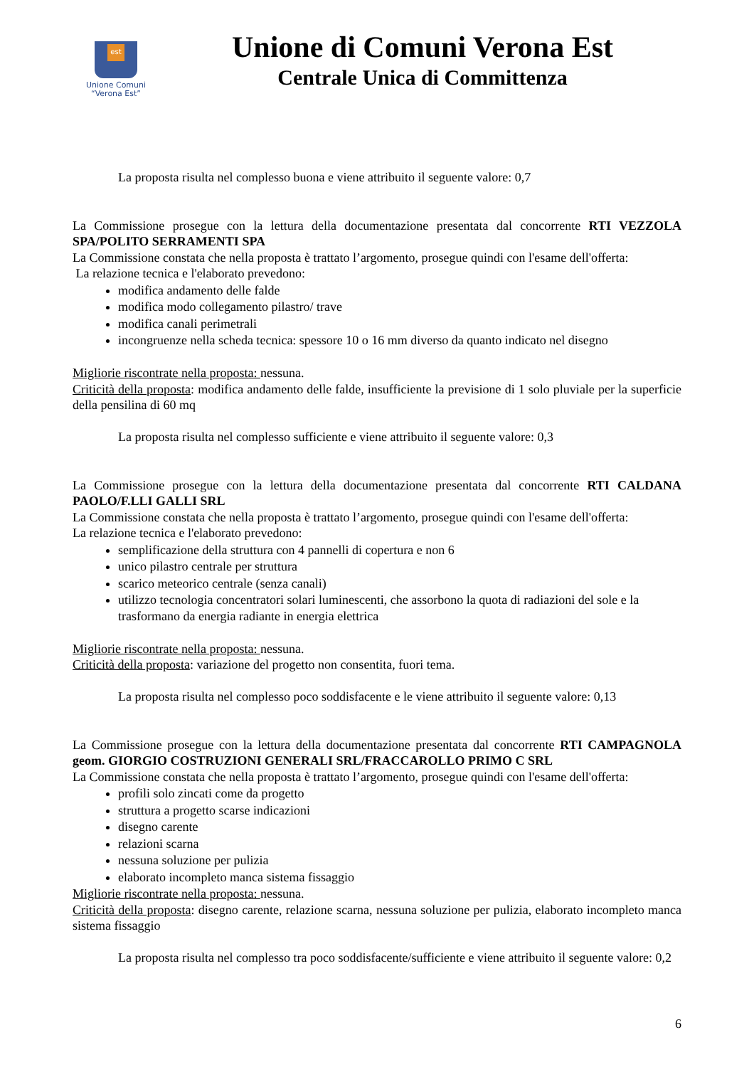est
Unione Comuni
“Verona Est”
Unione di Comuni Verona Est
Centrale Unica di Committenza
La proposta risulta nel complesso buona e viene attribuito il seguente valore: 0,7
La Commissione prosegue con la lettura della documentazione presentata dal concorrente RTI VEZZOLA SPA/POLITO SERRAMENTI SPA
La Commissione constata che nella proposta è trattato l’argomento, prosegue quindi con l'esame dell'offerta:
La relazione tecnica e l'elaborato prevedono:
modifica andamento delle falde
modifica modo collegamento pilastro/ trave
modifica canali perimetrali
incongruenze nella scheda tecnica: spessore 10 o 16 mm diverso da quanto indicato nel disegno
Migliorie riscontrate nella proposta: nessuna.
Criticità della proposta: modifica andamento delle falde, insufficiente la previsione di 1 solo pluviale per la superficie della pensilina di 60 mq
La proposta risulta nel complesso sufficiente e viene attribuito il seguente valore: 0,3
La Commissione prosegue con la lettura della documentazione presentata dal concorrente RTI CALDANA PAOLO/F.LLI GALLI SRL
La Commissione constata che nella proposta è trattato l’argomento, prosegue quindi con l'esame dell'offerta:
La relazione tecnica e l'elaborato prevedono:
semplificazione della struttura con 4 pannelli di copertura e non 6
unico pilastro centrale per struttura
scarico meteorico centrale (senza canali)
utilizzo tecnologia concentratori solari luminescenti, che assorbono la quota di radiazioni del sole e la trasformano da energia radiante in energia elettrica
Migliorie riscontrate nella proposta: nessuna.
Criticità della proposta: variazione del progetto non consentita, fuori tema.
La proposta risulta nel complesso poco soddisfacente e le viene attribuito il seguente valore: 0,13
La Commissione prosegue con la lettura della documentazione presentata dal concorrente RTI CAMPAGNOLA geom. GIORGIO COSTRUZIONI GENERALI SRL/FRACCAROLLO PRIMO C SRL
La Commissione constata che nella proposta è trattato l’argomento, prosegue quindi con l'esame dell'offerta:
profili solo zincati come da progetto
struttura a progetto scarse indicazioni
disegno carente
relazioni scarna
nessuna soluzione per pulizia
elaborato incompleto manca sistema fissaggio
Migliorie riscontrate nella proposta: nessuna.
Criticità della proposta: disegno carente, relazione scarna, nessuna soluzione per pulizia, elaborato incompleto manca sistema fissaggio
La proposta risulta nel complesso tra poco soddisfacente/sufficiente e viene attribuito il seguente valore: 0,2
6